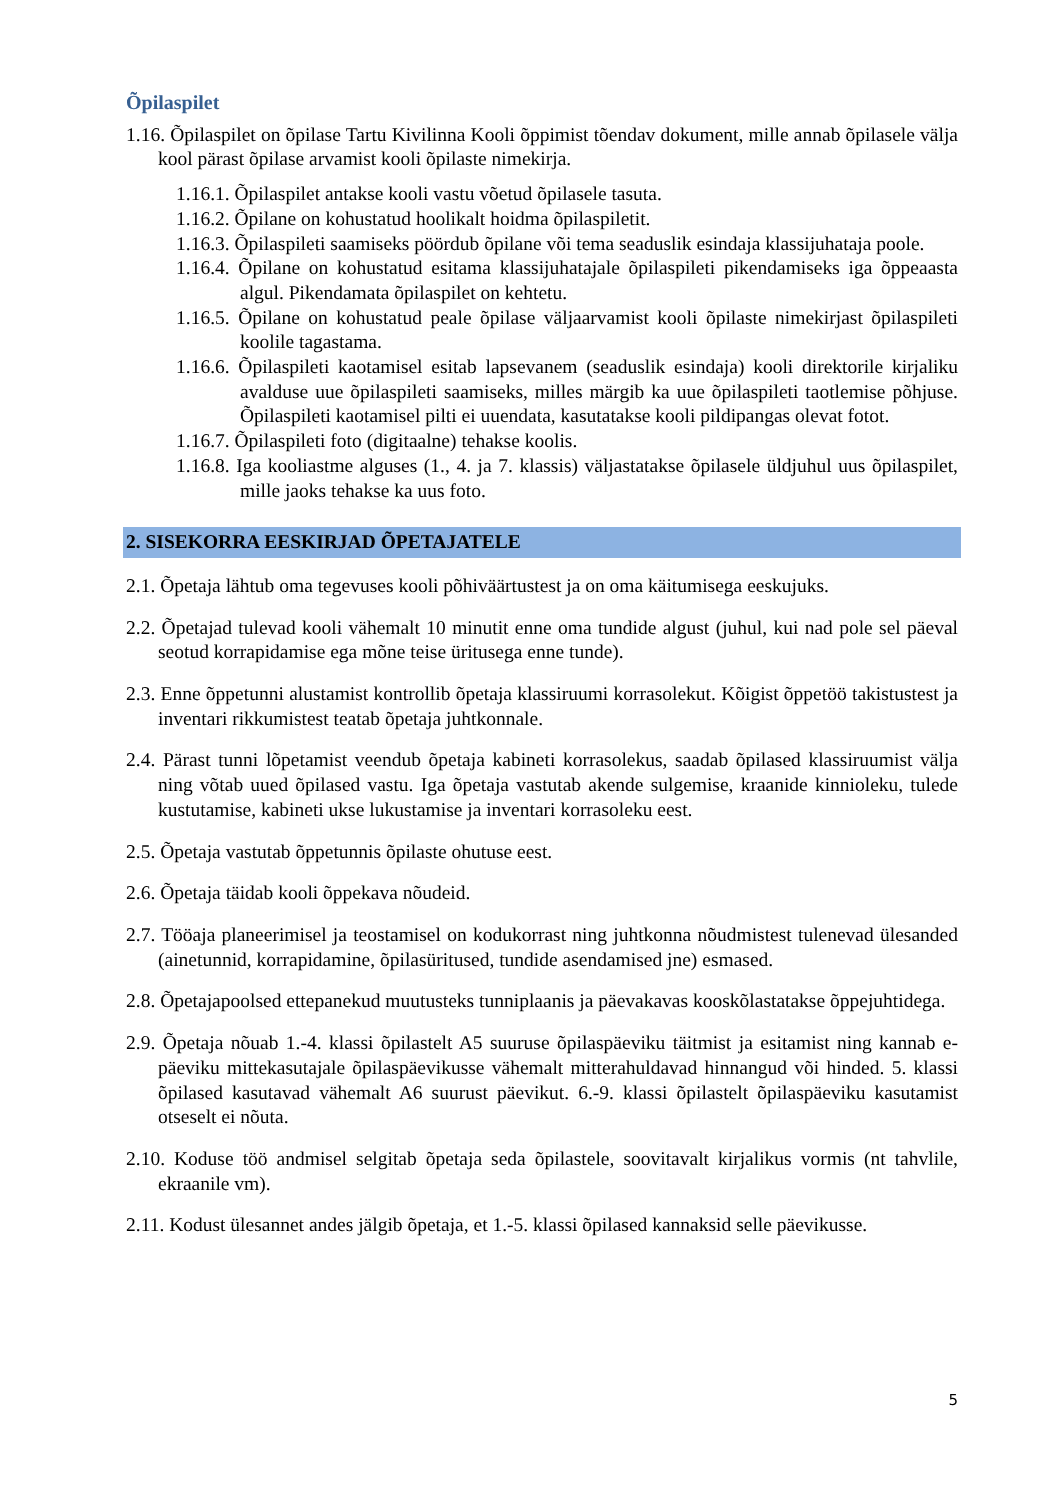Õpilaspilet
1.16. Õpilaspilet on õpilase Tartu Kivilinna Kooli õppimist tõendav dokument, mille annab õpilasele välja kool pärast õpilase arvamist kooli õpilaste nimekirja.
1.16.1. Õpilaspilet antakse kooli vastu võetud õpilasele tasuta.
1.16.2. Õpilane on kohustatud hoolikalt hoidma õpilaspiletit.
1.16.3. Õpilaspileti saamiseks pöördub õpilane või tema seaduslik esindaja klassijuhataja poole.
1.16.4. Õpilane on kohustatud esitama klassijuhatajale õpilaspileti pikendamiseks iga õppeaasta algul. Pikendamata õpilaspilet on kehtetu.
1.16.5. Õpilane on kohustatud peale õpilase väljaarvamist kooli õpilaste nimekirjast õpilaspileti koolile tagastama.
1.16.6. Õpilaspileti kaotamisel esitab lapsevanem (seaduslik esindaja) kooli direktorile kirjaliku avalduse uue õpilaspileti saamiseks, milles märgib ka uue õpilaspileti taotlemise põhjuse. Õpilaspileti kaotamisel pilti ei uuendata, kasutatakse kooli pildipangas olevat fotot.
1.16.7. Õpilaspileti foto (digitaalne) tehakse koolis.
1.16.8. Iga kooliastme alguses (1., 4. ja 7. klassis) väljastatakse õpilasele üldjuhul uus õpilaspilet, mille jaoks tehakse ka uus foto.
2. SISEKORRA EESKIRJAD ÕPETAJATELE
2.1. Õpetaja lähtub oma tegevuses kooli põhiväärtustest ja on oma käitumisega eeskujuks.
2.2. Õpetajad tulevad kooli vähemalt 10 minutit enne oma tundide algust (juhul, kui nad pole sel päeval seotud korrapidamise ega mõne teise üritusega enne tunde).
2.3. Enne õppetunni alustamist kontrollib õpetaja klassiruumi korrasolekut. Kõigist õppetöö takistustest ja inventari rikkumistest teatab õpetaja juhtkonnale.
2.4. Pärast tunni lõpetamist veendub õpetaja kabineti korrasolekus, saadab õpilased klassiruumist välja ning võtab uued õpilased vastu. Iga õpetaja vastutab akende sulgemise, kraanide kinnioleku, tulede kustutamise, kabineti ukse lukustamise ja inventari korrasoleku eest.
2.5. Õpetaja vastutab õppetunnis õpilaste ohutuse eest.
2.6. Õpetaja täidab kooli õppekava nõudeid.
2.7. Tööaja planeerimisel ja teostamisel on kodukorrast ning juhtkonna nõudmistest tulenevad ülesanded (ainetunnid, korrapidamine, õpilasüritused, tundide asendamised jne) esmased.
2.8. Õpetajapoolsed ettepanekud muutusteks tunniplaanis ja päevakavas kooskõlastatakse õppejuhtidega.
2.9. Õpetaja nõuab 1.-4. klassi õpilastelt A5 suuruse õpilaspäeviku täitmist ja esitamist ning kannab e-päeviku mittekasutajale õpilaspäevikusse vähemalt mitterahuldavad hinnangud või hinded. 5. klassi õpilased kasutavad vähemalt A6 suurust päevikut. 6.-9. klassi õpilastelt õpilaspäeviku kasutamist otseselt ei nõuta.
2.10. Koduse töö andmisel selgitab õpetaja seda õpilastele, soovitavalt kirjalikus vormis (nt tahvlile, ekraanile vm).
2.11. Kodust ülesannet andes jälgib õpetaja, et 1.-5. klassi õpilased kannaksid selle päevikusse.
5